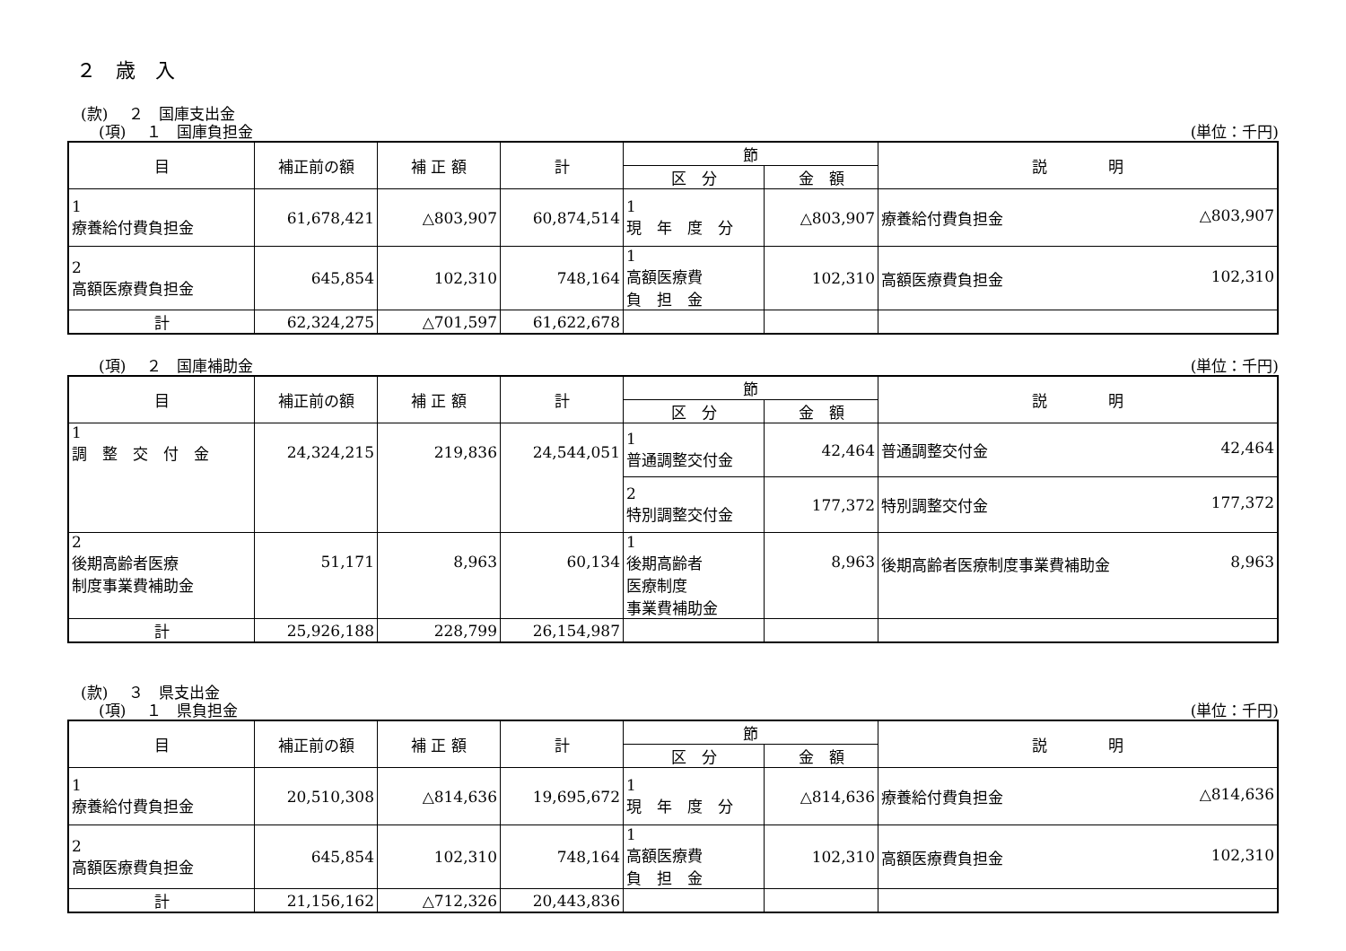２　歳　入
(款)　 ２　国庫支出金
(項)　 １　国庫負担金 (単位：千円)
| 目 | 補正前の額 | 補 正 額 | 計 | 節 | | 説 明 |
| --- | --- | --- | --- | --- | --- | --- |
| | | | | 区 分 | 金 額 | |
| 1 療養給付費負担金 | 61,678,421 | △803,907 | 60,874,514 | 1 現 年 度 分 | △803,907 | 療養給付費負担金 △803,907 |
| 2 高額医療費負担金 | 645,854 | 102,310 | 748,164 | 1 高額医療費 負 担 金 | 102,310 | 高額医療費負担金 102,310 |
| 計 | 62,324,275 | △701,597 | 61,622,678 | | | |
(項)　 ２　国庫補助金 (単位：千円)
| 目 | 補正前の額 | 補 正 額 | 計 | 節 | | 説 明 |
| --- | --- | --- | --- | --- | --- | --- |
| | | | | 区 分 | 金 額 | |
| 1 調 整 交 付 金 | 24,324,215 | 219,836 | 24,544,051 | 1 普通調整交付金 | 42,464 | 普通調整交付金 42,464 |
| | | | | 2 特別調整交付金 | 177,372 | 特別調整交付金 177,372 |
| 2 後期高齢者医療 制度事業費補助金 | 51,171 | 8,963 | 60,134 | 1 後期高齢者 医療制度 事業費補助金 | 8,963 | 後期高齢者医療制度事業費補助金 8,963 |
| 計 | 25,926,188 | 228,799 | 26,154,987 | | | |
(款)　 ３　県支出金
(項)　 １　県負担金 (単位：千円)
| 目 | 補正前の額 | 補 正 額 | 計 | 節 | | 説 明 |
| --- | --- | --- | --- | --- | --- | --- |
| | | | | 区 分 | 金 額 | |
| 1 療養給付費負担金 | 20,510,308 | △814,636 | 19,695,672 | 1 現 年 度 分 | △814,636 | 療養給付費負担金 △814,636 |
| 2 高額医療費負担金 | 645,854 | 102,310 | 748,164 | 1 高額医療費 負 担 金 | 102,310 | 高額医療費負担金 102,310 |
| 計 | 21,156,162 | △712,326 | 20,443,836 | | | |